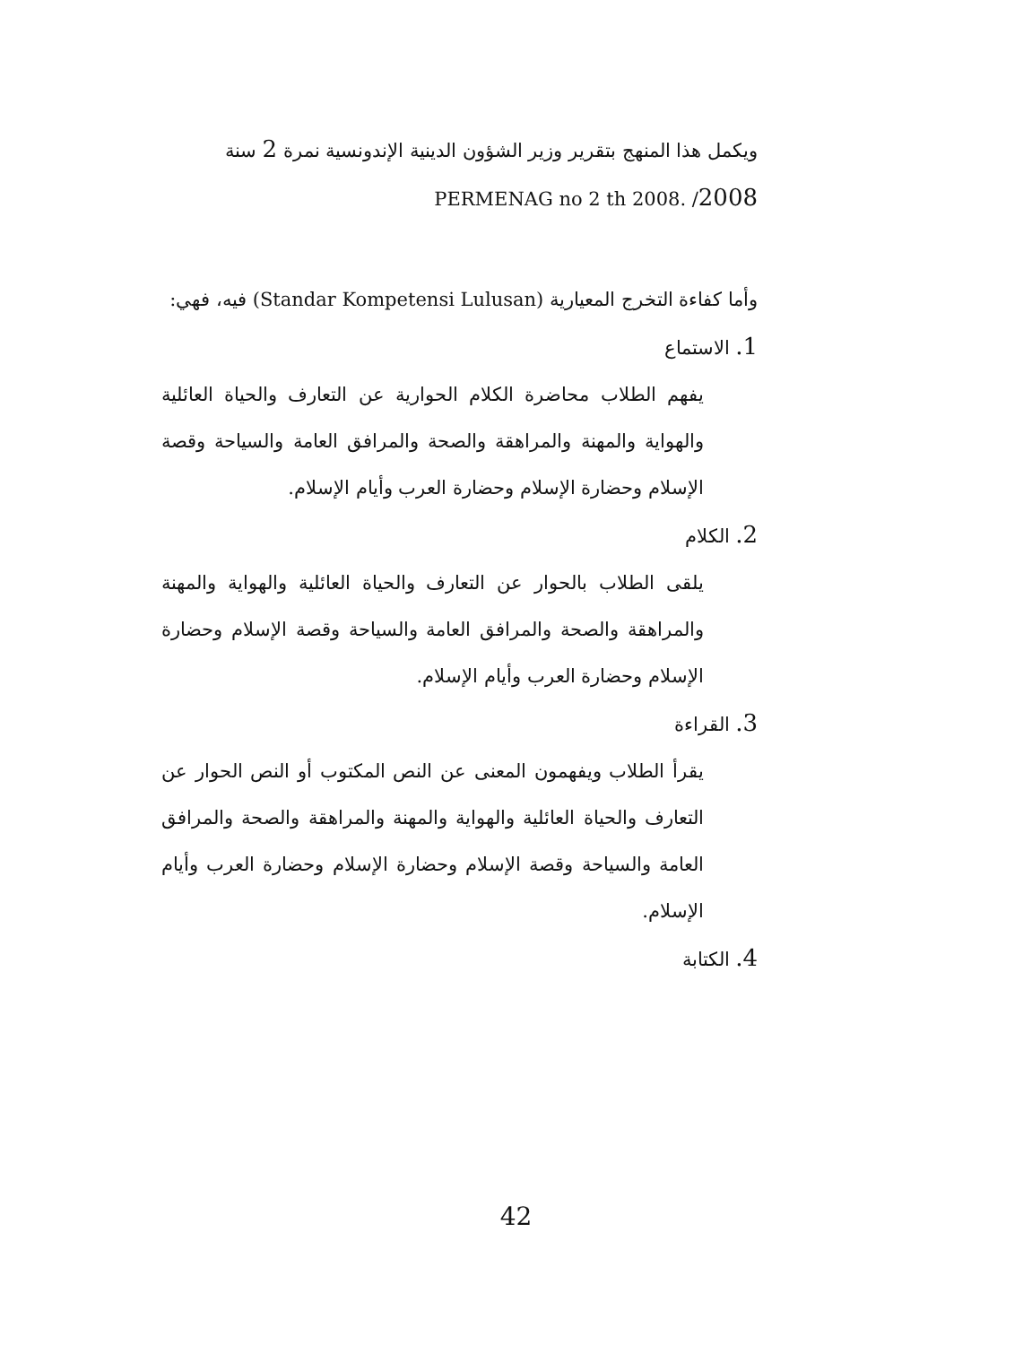ويكمل هذا المنهج بتقرير وزير الشؤون الدينية الإندونسية نمرة 2 سنة 2008/ PERMENAG no 2 th 2008.
وأما كفاءة التخرج المعيارية (Standar Kompetensi Lulusan) فيه، فهي:
1. الاستماع
يفهم الطلاب محاضرة الكلام الحوارية عن التعارف والحياة العائلية والهواية والمهنة والمراهقة والصحة والمرافق العامة والسياحة وقصة الإسلام وحضارة الإسلام وحضارة العرب وأيام الإسلام.
2. الكلام
يلقى الطلاب بالحوار عن التعارف والحياة العائلية والهواية والمهنة والمراهقة والصحة والمرافق العامة والسياحة وقصة الإسلام وحضارة الإسلام وحضارة العرب وأيام الإسلام.
3. القراءة
يقرأ الطلاب ويفهمون المعنى عن النص المكتوب أو النص الحوار عن التعارف والحياة العائلية والهواية والمهنة والمراهقة والصحة والمرافق العامة والسياحة وقصة الإسلام وحضارة الإسلام وحضارة العرب وأيام الإسلام.
4. الكتابة
42